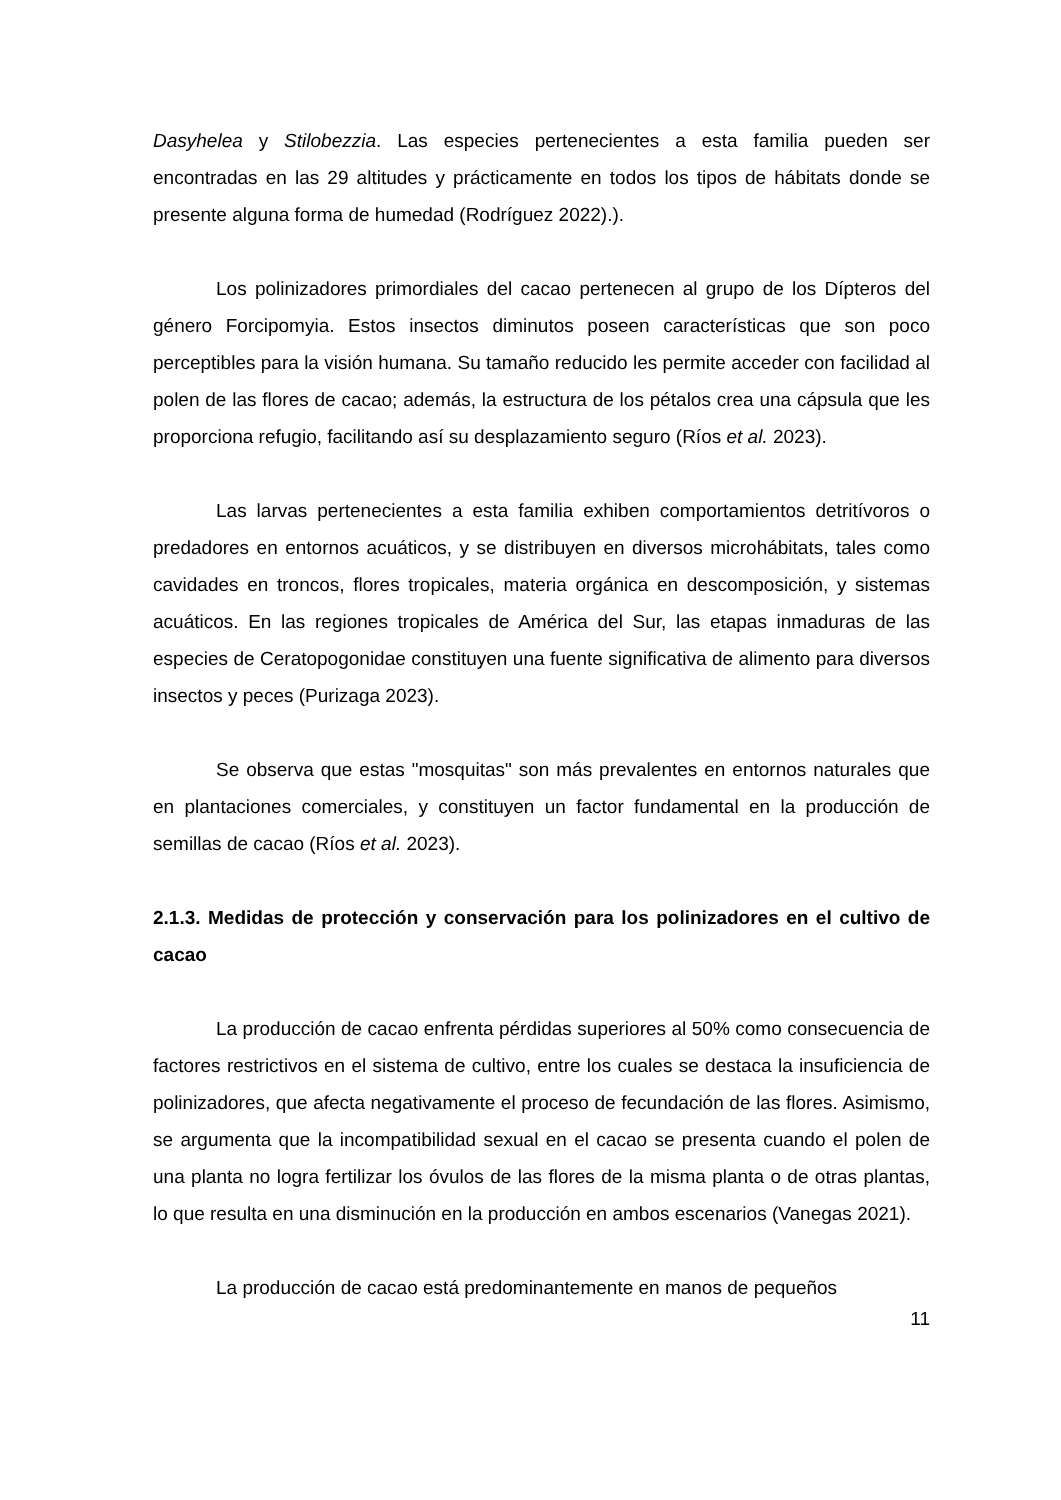Dasyhelea y Stilobezzia. Las especies pertenecientes a esta familia pueden ser encontradas en las 29 altitudes y prácticamente en todos los tipos de hábitats donde se presente alguna forma de humedad (Rodríguez 2022).).
Los polinizadores primordiales del cacao pertenecen al grupo de los Dípteros del género Forcipomyia. Estos insectos diminutos poseen características que son poco perceptibles para la visión humana. Su tamaño reducido les permite acceder con facilidad al polen de las flores de cacao; además, la estructura de los pétalos crea una cápsula que les proporciona refugio, facilitando así su desplazamiento seguro (Ríos et al. 2023).
Las larvas pertenecientes a esta familia exhiben comportamientos detritívoros o predadores en entornos acuáticos, y se distribuyen en diversos microhábitats, tales como cavidades en troncos, flores tropicales, materia orgánica en descomposición, y sistemas acuáticos. En las regiones tropicales de América del Sur, las etapas inmaduras de las especies de Ceratopogonidae constituyen una fuente significativa de alimento para diversos insectos y peces (Purizaga 2023).
Se observa que estas "mosquitas" son más prevalentes en entornos naturales que en plantaciones comerciales, y constituyen un factor fundamental en la producción de semillas de cacao (Ríos et al. 2023).
2.1.3. Medidas de protección y conservación para los polinizadores en el cultivo de cacao
La producción de cacao enfrenta pérdidas superiores al 50% como consecuencia de factores restrictivos en el sistema de cultivo, entre los cuales se destaca la insuficiencia de polinizadores, que afecta negativamente el proceso de fecundación de las flores. Asimismo, se argumenta que la incompatibilidad sexual en el cacao se presenta cuando el polen de una planta no logra fertilizar los óvulos de las flores de la misma planta o de otras plantas, lo que resulta en una disminución en la producción en ambos escenarios (Vanegas 2021).
La producción de cacao está predominantemente en manos de pequeños
11